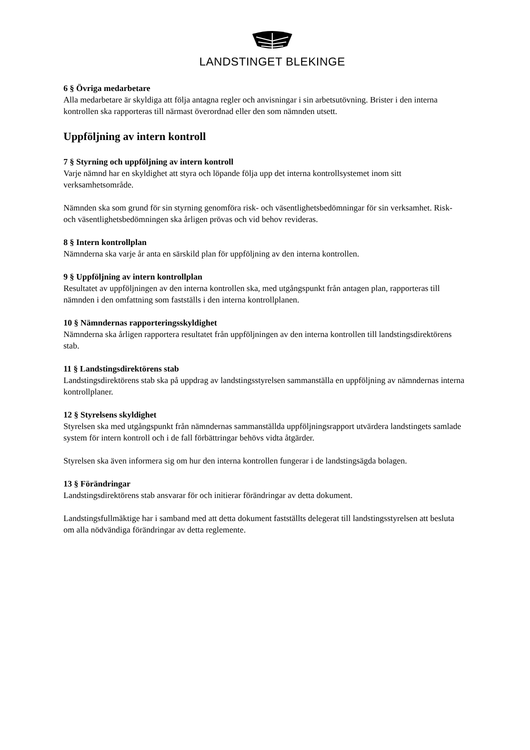LANDSTINGET BLEKINGE
6 § Övriga medarbetare
Alla medarbetare är skyldiga att följa antagna regler och anvisningar i sin arbetsutövning. Brister i den interna kontrollen ska rapporteras till närmast överordnad eller den som nämnden utsett.
Uppföljning av intern kontroll
7 § Styrning och uppföljning av intern kontroll
Varje nämnd har en skyldighet att styra och löpande följa upp det interna kontrollsystemet inom sitt verksamhetsområde.
Nämnden ska som grund för sin styrning genomföra risk- och väsentlighetsbedömningar för sin verksamhet. Risk- och väsentlighetsbedömningen ska årligen prövas och vid behov revideras.
8 § Intern kontrollplan
Nämnderna ska varje år anta en särskild plan för uppföljning av den interna kontrollen.
9 § Uppföljning av intern kontrollplan
Resultatet av uppföljningen av den interna kontrollen ska, med utgångspunkt från antagen plan, rapporteras till nämnden i den omfattning som fastställs i den interna kontrollplanen.
10 § Nämndernas rapporteringsskyldighet
Nämnderna ska årligen rapportera resultatet från uppföljningen av den interna kontrollen till landstingsdirektörens stab.
11 § Landstingsdirektörens stab
Landstingsdirektörens stab ska på uppdrag av landstingsstyrelsen sammanställa en uppföljning av nämndernas interna kontrollplaner.
12 § Styrelsens skyldighet
Styrelsen ska med utgångspunkt från nämndernas sammanställda uppföljningsrapport utvärdera landstingets samlade system för intern kontroll och i de fall förbättringar behövs vidta åtgärder.
Styrelsen ska även informera sig om hur den interna kontrollen fungerar i de landstingsägda bolagen.
13 § Förändringar
Landstingsdirektörens stab ansvarar för och initierar förändringar av detta dokument.
Landstingsfullmäktige har i samband med att detta dokument fastställts delegerat till landstingsstyrelsen att besluta om alla nödvändiga förändringar av detta reglemente.